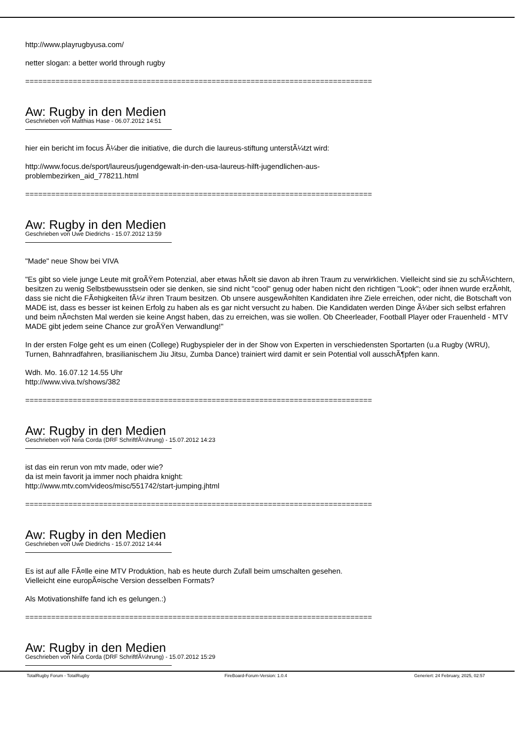http://www.playrugbyusa.com/
netter slogan: a better world through rugby
================================================================================
Aw: Rugby in den Medien
Geschrieben von Matthias Hase - 06.07.2012 14:51
hier ein bericht im focus Ã¼ber die initiative, die durch die laureus-stiftung unterstÃ¼tzt wird:
http://www.focus.de/sport/laureus/jugendgewalt-in-den-usa-laureus-hilft-jugendlichen-aus-
problembezirken_aid_778211.html
================================================================================
Aw: Rugby in den Medien
Geschrieben von Uwe Diedrichs - 15.07.2012 13:59
"Made" neue Show bei VIVA
"Es gibt so viele junge Leute mit groÃŸem Potenzial, aber etwas hÃ¤lt sie davon ab ihren Traum zu verwirklichen. Vielleicht sind sie zu schÃ¼chtern, besitzen zu wenig Selbstbewusstsein oder sie denken, sie sind nicht "cool" genug oder haben nicht den richtigen "Look"; oder ihnen wurde erzÃ¤hlt, dass sie nicht die FÃ¤higkeiten fÃ¼r ihren Traum besitzen. Ob unsere ausgewÃ¤hlten Kandidaten ihre Ziele erreichen, oder nicht, die Botschaft von MADE ist, dass es besser ist keinen Erfolg zu haben als es gar nicht versucht zu haben. Die Kandidaten werden Dinge Ã¼ber sich selbst erfahren und beim nÃ¤chsten Mal werden sie keine Angst haben, das zu erreichen, was sie wollen. Ob Cheerleader, Football Player oder Frauenheld - MTV MADE gibt jedem seine Chance zur groÃŸen Verwandlung!"
In der ersten Folge geht es um einen (College) Rugbyspieler der in der Show von Experten in verschiedensten Sportarten (u.a Rugby (WRU), Turnen, Bahnradfahren, brasilianischem Jiu Jitsu, Zumba Dance) trainiert wird damit er sein Potential voll ausschÃ¶pfen kann.
Wdh. Mo. 16.07.12 14.55 Uhr
http://www.viva.tv/shows/382
================================================================================
Aw: Rugby in den Medien
Geschrieben von Nina Corda (DRF SchriftfÃ¼hrung) - 15.07.2012 14:23
ist das ein rerun von mtv made, oder wie?
da ist mein favorit ja immer noch phaidra knight:
http://www.mtv.com/videos/misc/551742/start-jumping.jhtml
================================================================================
Aw: Rugby in den Medien
Geschrieben von Uwe Diedrichs - 15.07.2012 14:44
Es ist auf alle FÃ¤lle eine MTV Produktion, hab es heute durch Zufall beim umschalten gesehen.
Vielleicht eine europÃ¤ische Version desselben Formats?
Als Motivationshilfe fand ich es gelungen.:)
================================================================================
Aw: Rugby in den Medien
Geschrieben von Nina Corda (DRF SchriftfÃ¼hrung) - 15.07.2012 15:29
TotalRugby Forum - TotalRugby FireBoard-Forum-Version: 1.0.4 Generiert: 24 February, 2025, 02:57